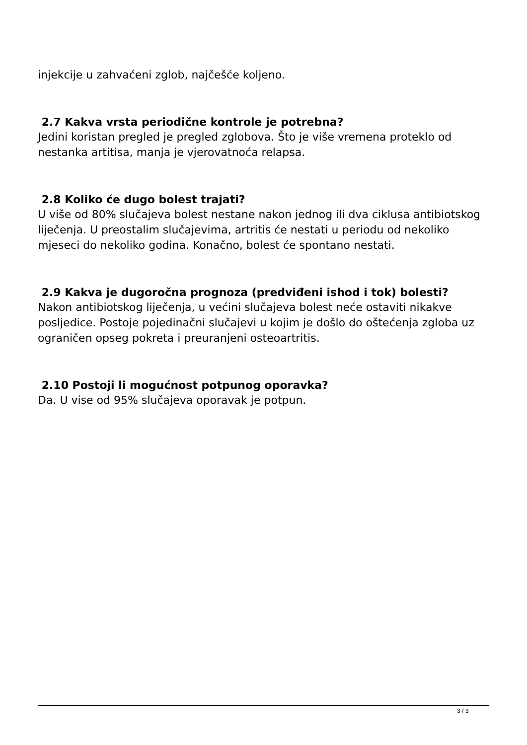injekcije u zahvaćeni zglob, najčešće koljeno.
2.7 Kakva vrsta periodične kontrole je potrebna?
Jedini koristan pregled je pregled zglobova. Što je više vremena proteklo od nestanka artitisa, manja je vjerovatnoća relapsa.
2.8 Koliko će dugo bolest trajati?
U više od 80% slučajeva bolest nestane nakon jednog ili dva ciklusa antibiotskog liječenja. U preostalim slučajevima, artritis će nestati u periodu od nekoliko mjeseci do nekoliko godina. Konačno, bolest će spontano nestati.
2.9 Kakva je dugoročna prognoza (predviđeni ishod i tok) bolesti?
Nakon antibiotskog liječenja, u većini slučajeva bolest neće ostaviti nikakve posljedice. Postoje pojedinačni slučajevi u kojim je došlo do oštećenja zgloba uz ograničen opseg pokreta i preuranjeni osteoartritis.
2.10 Postoji li mogućnost potpunog oporavka?
Da. U vise od 95% slučajeva oporavak je potpun.
3 / 3